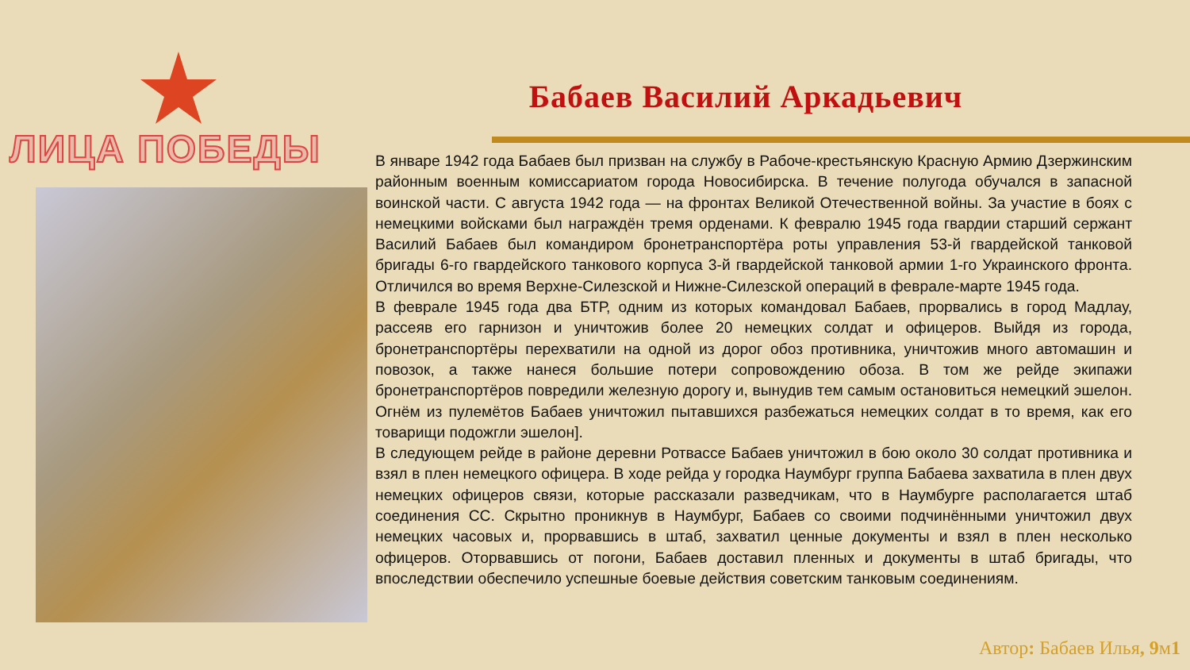ЛИЦА ПОБЕДЫ
Бабаев Василий Аркадьевич
В январе 1942 года Бабаев был призван на службу в Рабоче-крестьянскую Красную Армию Дзержинским районным военным комиссариатом города Новосибирска. В течение полугода обучался в запасной воинской части. С августа 1942 года — на фронтах Великой Отечественной войны. За участие в боях с немецкими войсками был награждён тремя орденами. К февралю 1945 года гвардии старший сержант Василий Бабаев был командиром бронетранспортёра роты управления 53-й гвардейской танковой бригады 6-го гвардейского танкового корпуса 3-й гвардейской танковой армии 1-го Украинского фронта. Отличился во время Верхне-Силезской и Нижне-Силезской операций в феврале-марте 1945 года.
В феврале 1945 года два БТР, одним из которых командовал Бабаев, прорвались в город Мадлау, рассеяв его гарнизон и уничтожив более 20 немецких солдат и офицеров. Выйдя из города, бронетранспортёры перехватили на одной из дорог обоз противника, уничтожив много автомашин и повозок, а также нанеся большие потери сопровождению обоза. В том же рейде экипажи бронетранспортёров повредили железную дорогу и, вынудив тем самым остановиться немецкий эшелон. Огнём из пулемётов Бабаев уничтожил пытавшихся разбежаться немецких солдат в то время, как его товарищи подожгли эшелон].
В следующем рейде в районе деревни Ротвассе Бабаев уничтожил в бою около 30 солдат противника и взял в плен немецкого офицера. В ходе рейда у городка Наумбург группа Бабаева захватила в плен двух немецких офицеров связи, которые рассказали разведчикам, что в Наумбурге располагается штаб соединения СС. Скрытно проникнув в Наумбург, Бабаев со своими подчинёнными уничтожил двух немецких часовых и, прорвавшись в штаб, захватил ценные документы и взял в плен несколько офицеров. Оторвавшись от погони, Бабаев доставил пленных и документы в штаб бригады, что впоследствии обеспечило успешные боевые действия советским танковым соединениям.
Автор: Бабаев Илья, 9м1